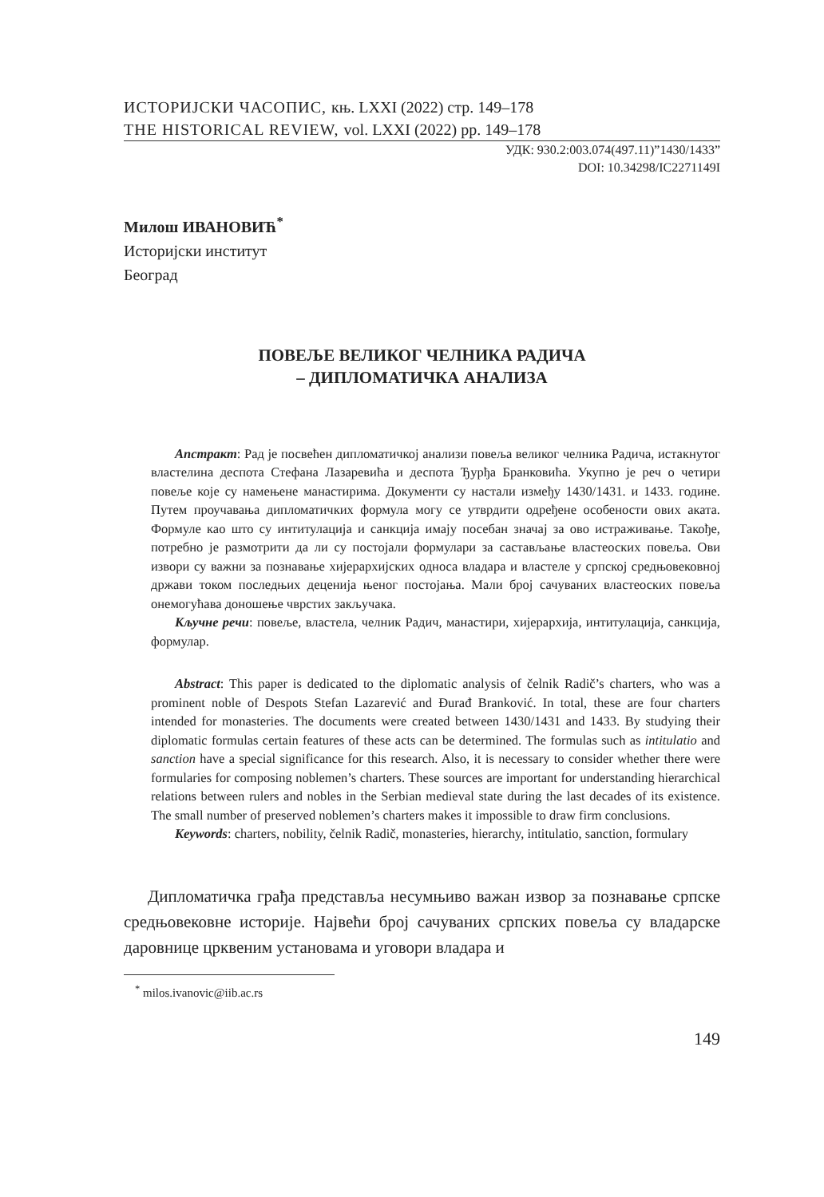ИСТОРИЈСКИ ЧАСОПИС, књ. LXXI (2022) стр. 149–178
THE HISTORICAL REVIEW, vol. LXXI (2022) pp. 149–178
УДК: 930.2:003.074(497.11)”1430/1433”
DOI: 10.34298/IC2271149I
Милош ИВАНОВИЋ<sup>*</sup>
Историјски институт
Београд
ПОВЕЉЕ ВЕЛИКОГ ЧЕЛНИКА РАДИЧА
– ДИПЛОМАТИЧКА АНАЛИЗА
Апстракт: Рад је посвећен дипломатичкој анализи повеља великог челника Радича, истакнутог властелина деспота Стефана Лазаревића и деспота Ђурђа Бранковића. Укупно је реч о четири повеље које су намењене манастирима. Документи су настали између 1430/1431. и 1433. године. Путем проучавања дипломатичких формула могу се утврдити одређене особености ових аката. Формуле као што су интитулација и санкција имају посебан значај за ово истраживање. Такође, потребно је размотрити да ли су постојали формулари за састављање властеоских повеља. Ови извори су важни за познавање хијерархијских односа владара и властеле у српској средњовековној држави током последњих деценија њеног постојања. Мали број сачуваних властеоских повеља онемогућава доношење чврстих закључака.
Кључне речи: повеље, властела, челник Радич, манастири, хијерархија, интитулација, санкција, формулар.
Abstract: This paper is dedicated to the diplomatic analysis of čelnik Radič’s charters, who was a prominent noble of Despots Stefan Lazarević and Đurađ Branković. In total, these are four charters intended for monasteries. The documents were created between 1430/1431 and 1433. By studying their diplomatic formulas certain features of these acts can be determined. The formulas such as intitulatio and sanction have a special significance for this research. Also, it is necessary to consider whether there were formularies for composing noblemen’s charters. These sources are important for understanding hierarchical relations between rulers and nobles in the Serbian medieval state during the last decades of its existence. The small number of preserved noblemen’s charters makes it impossible to draw firm conclusions.
Keywords: charters, nobility, čelnik Radič, monasteries, hierarchy, intitulatio, sanction, formulary
Дипломатичка грађа представља несумњиво важан извор за познавање српске средњовековне историје. Највећи број сачуваних српских повеља су владарске даровнице црквеним установама и уговори владара и
<sup>*</sup> milos.ivanovic@iib.ac.rs
149